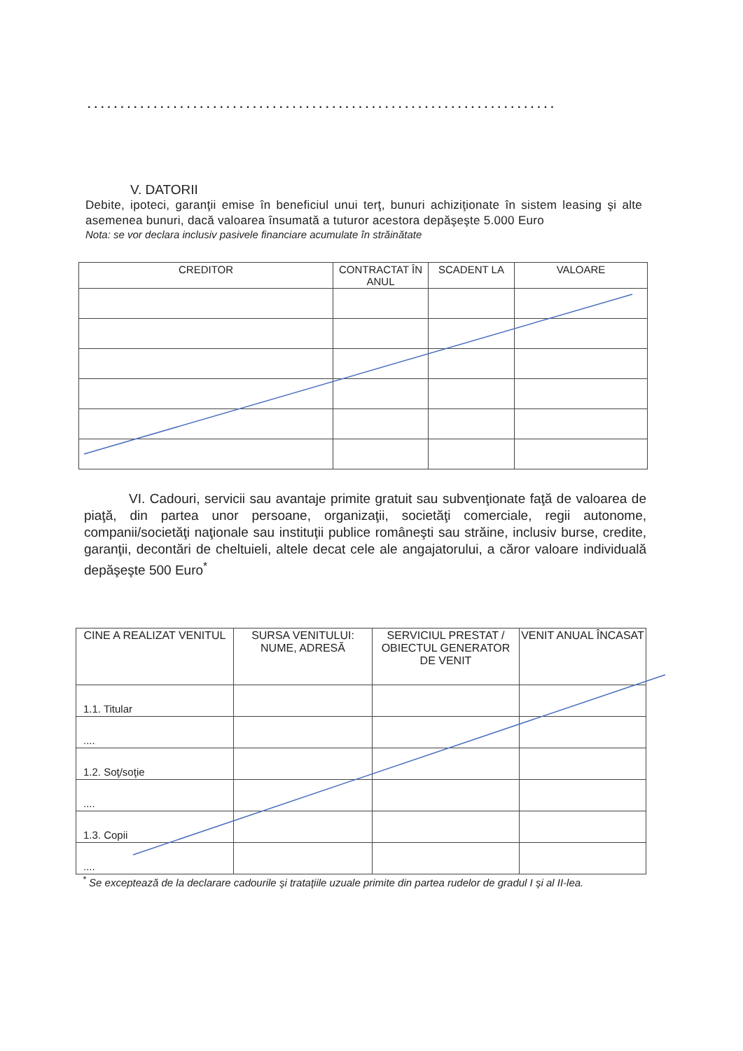.......................................................................
V. DATORII
Debite, ipoteci, garanţii emise în beneficiul unui terţ, bunuri achiziţionate în sistem leasing şi alte asemenea bunuri, dacă valoarea însumată a tuturor acestora depăşeşte 5.000 Euro
Nota: se vor declara inclusiv pasivele financiare acumulate în străinătate
| CREDITOR | CONTRACTAT ÎN ANUL | SCADENT LA | VALOARE |
| --- | --- | --- | --- |
VI. Cadouri, servicii sau avantaje primite gratuit sau subvenţionate faţă de valoarea de piaţă, din partea unor persoane, organizaţii, societăţi comerciale, regii autonome, companii/societăţi naţionale sau instituţii publice româneşti sau străine, inclusiv burse, credite, garanţii, decontări de cheltuieli, altele decat cele ale angajatorului, a căror valoare individuală depăşeşte 500 Euro<sup>*</sup>
| CINE A REALIZAT VENITUL | SURSA VENITULUI: NUME, ADRESĂ | SERVICIUL PRESTAT / OBIECTUL GENERATOR DE VENIT | VENIT ANUAL ÎNCASAT |
| --- | --- | --- | --- |
| 1.1. Titular | | | |
| .... | | | |
| 1.2. Soţ/soţie | | | |
| .... | | | |
| 1.3. Copii | | | |
| .... | | | |
<sup>*</sup> Se exceptează de la declarare cadourile şi trataţiile uzuale primite din partea rudelor de gradul I şi al II-lea.